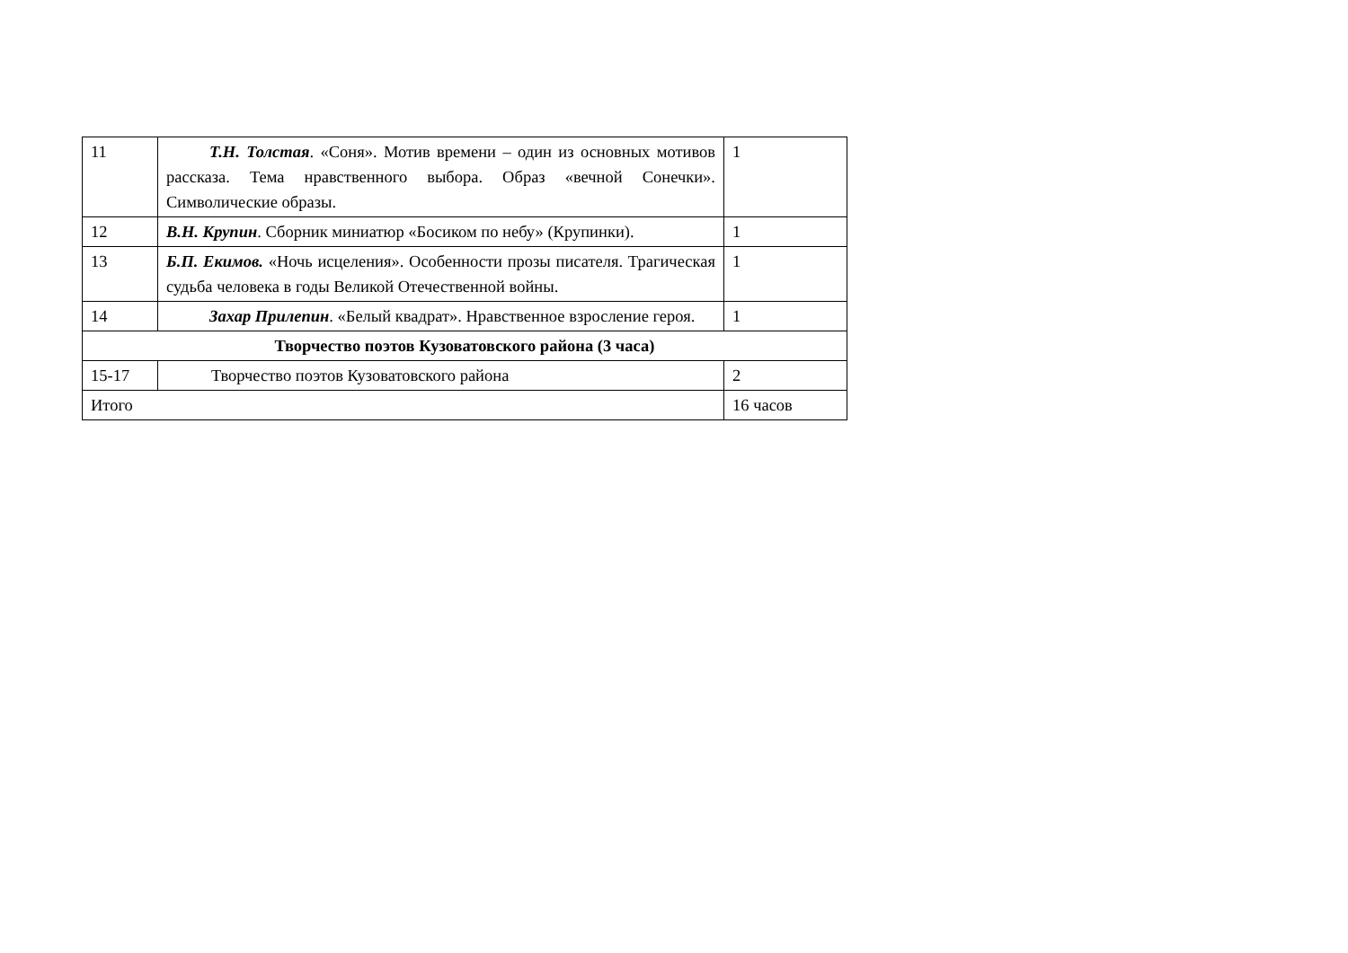| 11 | Т.Н. Толстая . «Соня». Мотив времени – один из основных мотивов рассказа. Тема нравственного выбора. Образ «вечной Сонечки». Символические образы. | 1 |
| 12 | В.Н. Крупин . Сборник миниатюр «Босиком по небу» (Крупинки). | 1 |
| 13 | Б.П. Екимов. «Ночь исцеления». Особенности прозы писателя. Трагическая судьба человека в годы Великой Отечественной войны. | 1 |
| 14 | Захар Прилепин . «Белый квадрат». Нравственное взросление героя. | 1 |
| Творчество поэтов Кузоватовского района (3 часа) | | |
| 15-17 | Творчество поэтов Кузоватовского района | 2 |
| Итого | | 16 часов |